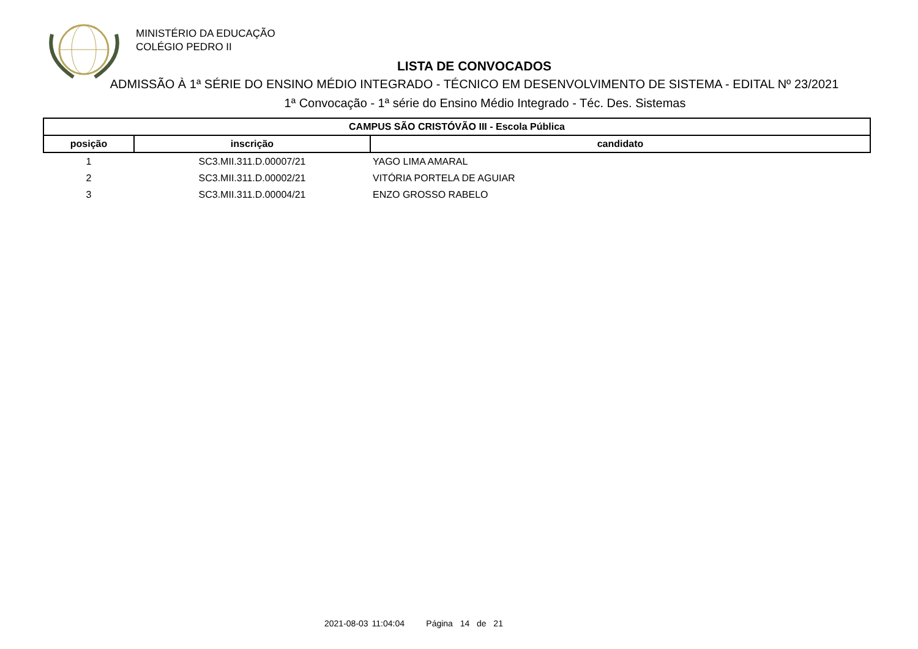MINISTÉRIO DA EDUCAÇÃO
COLÉGIO PEDRO II
LISTA DE CONVOCADOS
ADMISSÃO À 1ª SÉRIE DO ENSINO MÉDIO INTEGRADO - TÉCNICO EM DESENVOLVIMENTO DE SISTEMA - EDITAL Nº 23/2021
1ª Convocação - 1ª série do Ensino Médio Integrado - Téc. Des. Sistemas
| CAMPUS SÃO CRISTÓVÃO III - Escola Pública | | |
| --- | --- | --- |
| posição | inscrição | candidato |
| 1 | SC3.MII.311.D.00007/21 | YAGO LIMA AMARAL |
| 2 | SC3.MII.311.D.00002/21 | VITÓRIA PORTELA DE AGUIAR |
| 3 | SC3.MII.311.D.00004/21 | ENZO GROSSO RABELO |
2021-08-03 11:04:04 Página 14 de 21